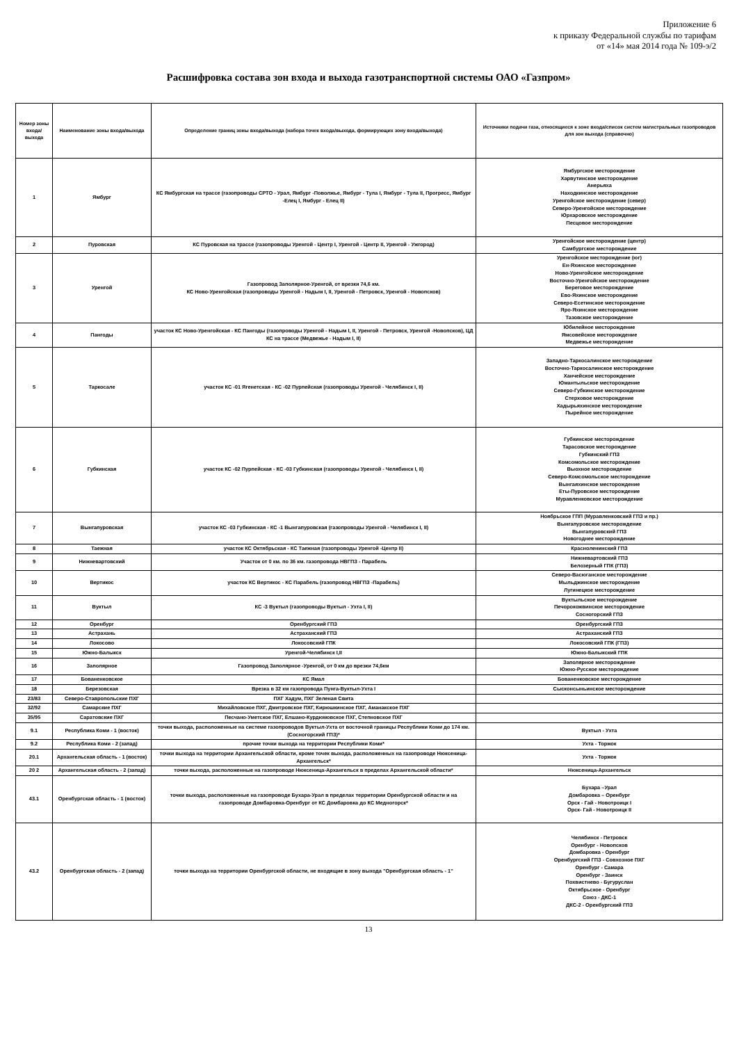Приложение 6
к приказу Федеральной службы по тарифам
от «14» мая 2014 года № 109-э/2
Расшифровка состава зон входа и выхода газотранспортной системы ОАО «Газпром»
| Номер зоны входа/выхода | Наименование зоны входа/выхода | Определение границ зоны входа/выхода (набора точек входа/выхода, формирующих зону входа/выхода) | Источники подачи газа, относящиеся к зоне входа/список систем магистральных газопроводов для зон выхода (справочно) |
| --- | --- | --- | --- |
| 1 | Ямбург | КС Ямбургская на трассе (газопроводы СРТО - Урал, Ямбург -Поволжье, Ямбург - Тула I, Ямбург - Тула II, Прогресс, Ямбург -Елец I, Ямбург - Елец II) | Ямбургское месторождение Харвутинское месторождение Анерьяха Находкинское месторождение Уренгойское месторождение (север) Северо-Уренгойское месторождение Юрхаровское месторождение Песцовое месторождение |
| 2 | Пуровская | КС Пуровская на трассе (газопроводы Уренгой - Центр I, Уренгой - Центр II, Уренгой - Ужгород) | Уренгойское месторождение (центр) Самбургское месторождение |
| 3 | Уренгой | Газопровод Заполярное-Уренгой, от врезки 74,6 км. КС Ново-Уренгойская (газопроводы Уренгой - Надым I, II, Уренгой - Петровск, Уренгой - Новопсков) | Уренгойское месторождение (юг) Ен-Яхинское месторождение Ново-Уренгойское месторождение Восточно-Уренгойское месторождение Береговое месторождение Ево-Яхинское месторождение Северо-Есетинское месторождение Яро-Яхинское месторождение Тазовское месторождение |
| 4 | Пангоды | участок КС Ново-Уренгойская - КС Пангоды (газопроводы Уренгой - Надым I, II, Уренгой - Петровск, Уренгой -Новопсков), ЦД КС на трассе (Медвежье - Надым I, II) | Юбилейное месторождение Ямсовейское месторождение Медвежье месторождение |
| 5 | Таркосале | участок КС -01 Ягенетская - КС -02 Пурпейская (газопроводы Уренгой - Челябинск I, II) | Западно-Таркосалинское месторождение Восточно-Таркосалинское месторождение Ханчейское месторождение Юмантыльское месторождение Северо-Губкинское месторождение Стерховое месторождение Хадырьяхинское месторождение Пырейное месторождение |
| 6 | Губкинская | участок КС -02 Пурпейская - КС -03 Губкинская (газопроводы Уренгой - Челябинск I, II) | Губкинское месторождение Тарасовское месторождение Губкинский ГПЗ Комсомольское месторождение Выохное месторождение Северо-Комсомольское месторождение Вынгаяхинское месторождение Еты-Пуровское месторождение Муравленковское месторождение |
| 7 | Вынгапуровская | участок КС -03 Губкинская - КС -1 Вынгапуровская (газопроводы Уренгой - Челябинск I, II) | Ноябрьское ГПП (Муравленковский ГПЗ и пр.) Вынгапуровское месторождение Вынгапуровский ГПЗ Новогоднее месторождение |
| 8 | Таежная | участок КС Октябрьская - КС Таежная (газопроводы Уренгой -Центр II) | Красноленинский ГПЗ |
| 9 | Нижневартовский | Участок от 0 км. по 36 км. газопровода НВГПЗ - Парабель | Нижневартовский ГПЗ Белозерный ГПК (ГПЗ) |
| 10 | Вертикос | участок КС Вертикос - КС Парабель (газопровод НВГПЗ -Парабель) | Северо-Васюганское месторождение Мыльджинское месторождение Лугинецкое месторождение |
| 11 | Вуктыл | КС -3 Вуктыл (газопроводы Вуктыл - Ухта I, II) | Вуктыльское месторождение Печорокожвинское месторождение Сосногорский ГПЗ |
| 12 | Оренбург | Оренбургский ГПЗ | Оренбургский ГПЗ |
| 13 | Астрахань | Астраханский ГПЗ | Астраханский ГПЗ |
| 14 | Локосово | Локосовский ГПК | Локосовский ГПК (ГПЗ) |
| 15 | Южно-Балыкск | Уренгой-Челябинск I,II | Южно-Балыкский ГПК |
| 16 | Заполярное | Газопровод Заполярное -Уренгой, от 0 км до врезки 74,6км | Заполярное месторождение Южно-Русское месторождение |
| 17 | Бованенковское | КС Ямал | Бованенковское месторождение |
| 18 | Березовская | Врезка в 32 км газопровода Пунга-Вуктыл-Ухта I | Сысконсыньинское месторождение |
| 23/83 | Северо-Ставропольские ПХГ | ПХГ Хадум, ПХГ Зеленая Свита | |
| 32/92 | Самарские ПХГ | Михайловское ПХГ, Дмитровское ПХГ, Кирюшкинское ПХГ, Аманакское ПХГ | |
| 35/95 | Саратовские ПХГ | Песчано-Уметское ПХГ, Елшано-Курдюмовское ПХГ, Степновское ПХГ | |
| 9.1 | Республика Коми - 1 (восток) | точки выхода, расположенные на системе газопроводов Вуктыл-Ухта от восточной границы Республики Коми до 174 км. (Сосногорский ГПЗ)* | Вуктыл - Ухта |
| 9.2 | Республика Коми - 2 (запад) | прочие точки выхода на территории Республики Коми* | Ухта - Торжок |
| 20.1 | Архангельская область - 1 (восток) | точки выхода на территории Архангельской области, кроме точек выхода, расположенных на газопроводе Нюксеница-Архангельск* | Ухта - Торжок |
| 20 2 | Архангельская область - 2 (запад) | точки выхода, расположенные на газопроводе Нюксеница-Архангельск в пределах Архангельской области* | Нюксеница-Архангельск |
| 43.1 | Оренбургская область - 1 (восток) | точки выхода, расположенные на газопроводе Бухара-Урал в пределах территории Оренбургской области и на газопроводе Домбаровка-Оренбург от КС Домбаровка до КС Медногорск* | Бухара –Урал Домбаровка – Оренбург Орск - Гай - Новотроицк I Орск- Гай - Новотроицк II |
| 43.2 | Оренбургская область - 2 (запад) | точки выхода на территории Оренбургской области, не входящие в зону выхода "Оренбургская область - 1" | Челябинск - Петровск Оренбург - Новопсков Домбаровка - Оренбург Оренбургский ГПЗ - Совхозное ПХГ Оренбург - Самара Оренбург - Заинск Похвистнево - Бугуруслан Октябрьское - Оренбург Союз - ДКС-1 ДКС-2 - Оренбургский ГПЗ |
13